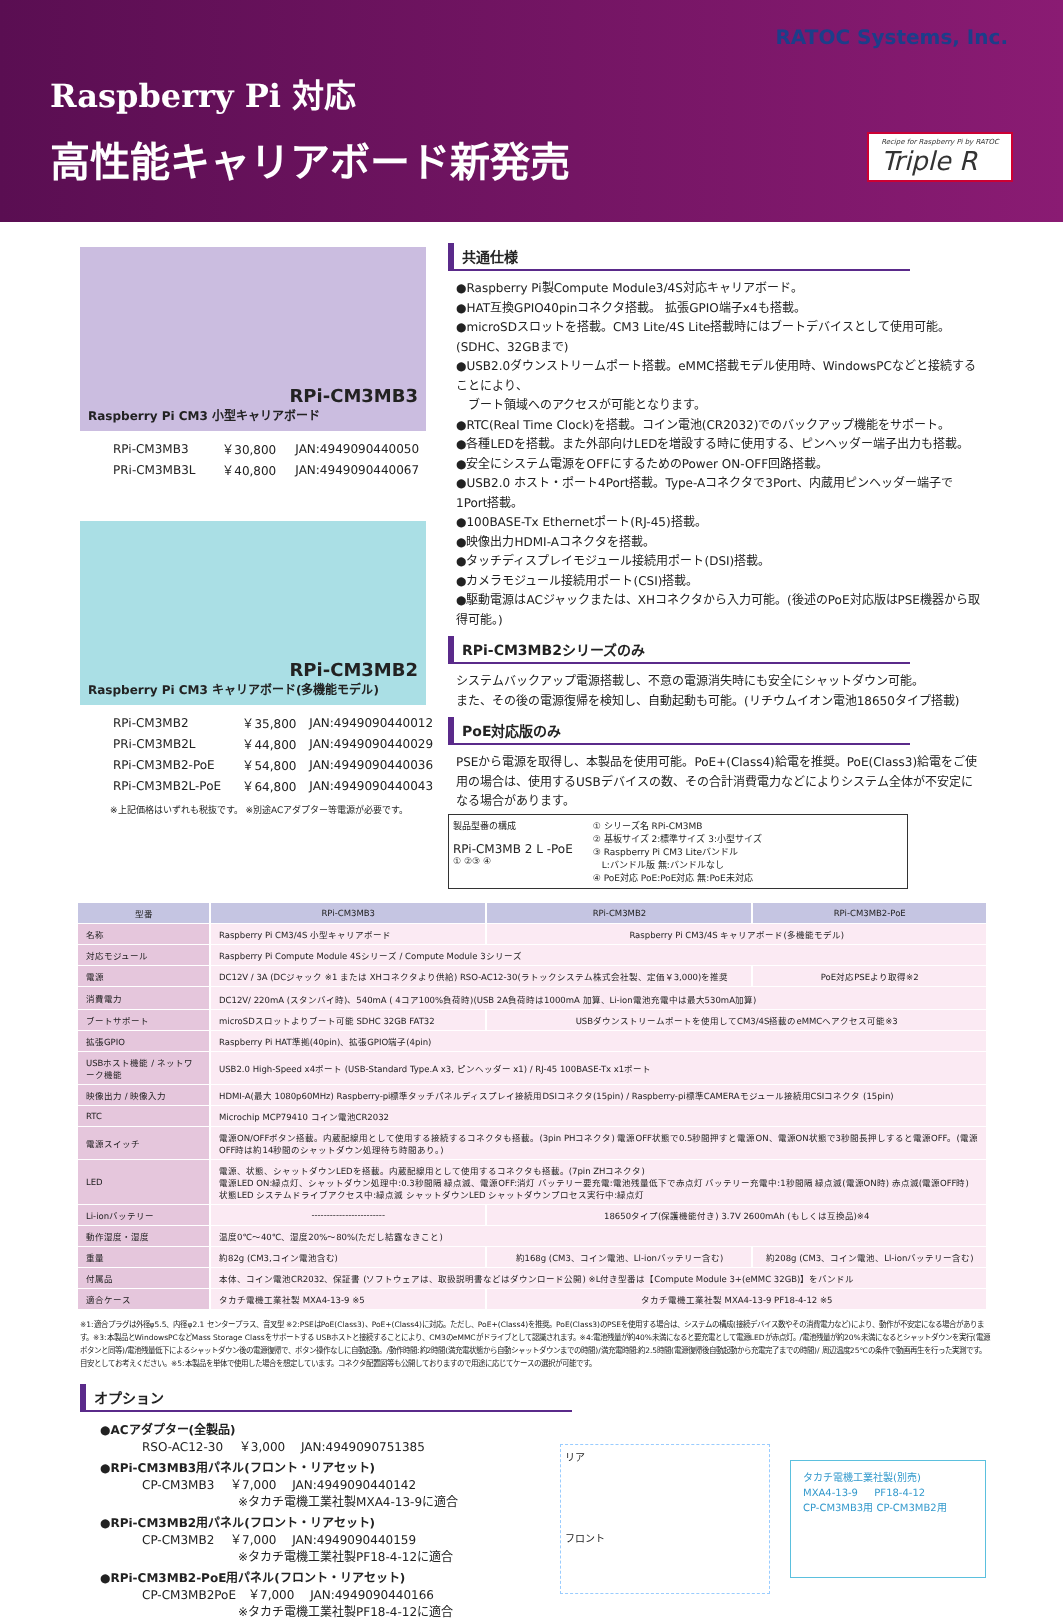RATOC Systems, Inc.
Raspberry Pi 対応
高性能キャリアボード新発売
Recipe for Raspberry Pi by RATOC
Triple R
RPi-CM3MB3
Raspberry Pi CM3 小型キャリアボード
| RPi-CM3MB3 | ￥30,800 | JAN:4949090440050 |
| PRi-CM3MB3L | ￥40,800 | JAN:4949090440067 |
RPi-CM3MB2
Raspberry Pi CM3 キャリアボード(多機能モデル)
| RPi-CM3MB2 | ￥35,800 | JAN:4949090440012 |
| PRi-CM3MB2L | ￥44,800 | JAN:4949090440029 |
| RPi-CM3MB2-PoE | ￥54,800 | JAN:4949090440036 |
| RPi-CM3MB2L-PoE | ￥64,800 | JAN:4949090440043 |
※上記価格はいずれも税抜です。 ※別途ACアダプター等電源が必要です。
共通仕様
●Raspberry Pi製Compute Module3/4S対応キャリアボード。
●HAT互換GPIO40pinコネクタ搭載。 拡張GPIO端子x4も搭載。
●microSDスロットを搭載。CM3 Lite/4S Lite搭載時にはブートデバイスとして使用可能。(SDHC、32GBまで)
●USB2.0ダウンストリームポート搭載。eMMC搭載モデル使用時、WindowsPCなどと接続することにより、
　ブート領域へのアクセスが可能となります。
●RTC(Real Time Clock)を搭載。コイン電池(CR2032)でのバックアップ機能をサポート。
●各種LEDを搭載。また外部向けLEDを増設する時に使用する、ピンヘッダー端子出力も搭載。
●安全にシステム電源をOFFにするためのPower ON-OFF回路搭載。
●USB2.0 ホスト・ポート4Port搭載。Type-Aコネクタで3Port、内蔵用ピンヘッダー端子で1Port搭載。
●100BASE-Tx Ethernetポート(RJ-45)搭載。
●映像出力HDMI-Aコネクタを搭載。
●タッチディスプレイモジュール接続用ポート(DSI)搭載。
●カメラモジュール接続用ポート(CSI)搭載。
●駆動電源はACジャックまたは、XHコネクタから入力可能。(後述のPoE対応版はPSE機器から取得可能。)
RPi-CM3MB2シリーズのみ
システムバックアップ電源搭載し、不意の電源消失時にも安全にシャットダウン可能。
また、その後の電源復帰を検知し、自動起動も可能。(リチウムイオン電池18650タイプ搭載)
PoE対応版のみ
PSEから電源を取得し、本製品を使用可能。PoE+(Class4)給電を推奨。PoE(Class3)給電をご使用の場合は、使用するUSBデバイスの数、その合計消費電力などによりシステム全体が不安定になる場合があります。
製品型番の構成
RPi-CM3MB 2 L -PoE
① ②③ ④
① シリーズ名 RPi-CM3MB
② 基板サイズ 2:標準サイズ 3:小型サイズ
③ Raspberry Pi CM3 Liteバンドル
　L:バンドル版 無:バンドルなし
④ PoE対応 PoE:PoE対応 無:PoE未対応
| 型番 | RPi-CM3MB3 | RPi-CM3MB2 | RPi-CM3MB2-PoE |
| 名称 | Raspberry Pi CM3/4S 小型キャリアボード | Raspberry Pi CM3/4S キャリアボード(多機能モデル) | |
| 対応モジュール | Raspberry Pi Compute Module 4Sシリーズ / Compute Module 3シリーズ | | |
| 電源 | DC12V / 3A (DCジャック ※1 または XHコネクタより供給) RSO-AC12-30(ラトックシステム株式会社製、定価￥3,000)を推奨 | | PoE対応PSEより取得※2 |
| 消費電力 | DC12V/ 220mA (スタンバイ時)、540mA ( 4コア100%負荷時)(USB 2A負荷時は1000mA 加算、Li-ion電池充電中は最大530mA加算) | | |
| ブートサポート | microSDスロットよりブート可能 SDHC 32GB FAT32 | USBダウンストリームポートを使用してCM3/4S搭載のeMMCへアクセス可能※3 | |
| 拡張GPIO | Raspberry Pi HAT準拠(40pin)、拡張GPIO端子(4pin) | | |
| USBホスト機能 / ネットワーク機能 | USB2.0 High-Speed x4ポート (USB-Standard Type.A x3, ピンヘッダー x1) / RJ-45 100BASE-Tx x1ポート | | |
| 映像出力 / 映像入力 | HDMI-A(最大 1080p60MHz) Raspberry-pi標準タッチパネルディスプレイ接続用DSIコネクタ(15pin) / Raspberry-pi標準CAMERAモジュール接続用CSIコネクタ (15pin) | | |
| RTC | Microchip MCP79410 コイン電池CR2032 | | |
| 電源スイッチ | 電源ON/OFFボタン搭載。内蔵配線用として使用する接続するコネクタも搭載。(3pin PHコネクタ) 電源OFF状態で0.5秒間押すと電源ON、電源ON状態で3秒間長押しすると電源OFF。(電源OFF時は約14秒間のシャットダウン処理待ち時間あり。) | | |
| LED | 電源、状態、シャットダウンLEDを搭載。内蔵配線用として使用するコネクタも搭載。(7pin ZHコネクタ) 電源LED ON:緑点灯、シャットダウン処理中:0.3秒間隔 緑点滅、電源OFF:消灯 バッテリー要充電:電池残量低下で赤点灯 バッテリー充電中:1秒間隔 緑点滅(電源ON時) 赤点滅(電源OFF時) 状態LED システムドライブアクセス中:緑点滅 シャットダウンLED シャットダウンプロセス実行中:緑点灯 | | |
| Li-ionバッテリー | ------------------------ | 18650タイプ(保護機能付き) 3.7V 2600mAh (もしくは互換品)※4 | |
| 動作湿度・湿度 | 温度0℃～40℃、湿度20%～80%(ただし結露なきこと) | | |
| 重量 | 約82g (CM3,コイン電池含む) | 約168g (CM3、コイン電池、Ll-ionバッテリー含む) | 約208g (CM3、コイン電池、Ll-ionバッテリー含む) |
| 付属品 | 本体、コイン電池CR2032、保証書 (ソフトウェアは、取扱説明書などはダウンロード公開) ※L付き型番は【Compute Module 3+(eMMC 32GB)】をバンドル | | |
| 適合ケース | タカチ電機工業社製 MXA4-13-9 ※5 | タカチ電機工業社製 MXA4-13-9 PF18-4-12 ※5 | |
※1:適合プラグは外径φ5.5、内径φ2.1 センタープラス、音叉型 ※2:PSEはPoE(Class3)、PoE+(Class4)に対応。ただし、PoE+(Class4)を推奨。PoE(Class3)のPSEを使用する場合は、システムの構成(接続デバイス数やその消費電力など)により、動作が不安定になる場合があります。※3:本製品とWindowsPCなどMass Storage Classをサポートする USBホストと接続することにより、CM3のeMMCがドライブとして認識されます。※4:電池残量が約40%未満になると要充電として電源LEDが赤点灯。/電池残量が約20%未満になるとシャットダウンを実行(電源ボタンと同等)/電池残量低下によるシャットダウン後の電源復帰で、ボタン操作なしに自動起動。/動作時間:約2時間(満充電状態から自動シャットダウンまでの時間)/満充電時間:約2.5時間(電源復帰後自動起動から充電完了までの時間)/ 周辺温度25℃の条件で動画再生を行った実測です。目安としてお考えください。※5:本製品を単体で使用した場合を想定しています。コネクタ配置図等も公開しておりますので用途に応じてケースの選択が可能です。
オプション
●ACアダプター(全製品)
RSO-AC12-30　 ￥3,000　 JAN:4949090751385
●RPi-CM3MB3用パネル(フロント・リアセット)
CP-CM3MB3　 ￥7,000　 JAN:4949090440142
　　　　　　　　※タカチ電機工業社製MXA4-13-9に適合
●RPi-CM3MB2用パネル(フロント・リアセット)
CP-CM3MB2　 ￥7,000　 JAN:4949090440159
　　　　　　　　※タカチ電機工業社製PF18-4-12に適合
●RPi-CM3MB2-PoE用パネル(フロント・リアセット)
CP-CM3MB2PoE　￥7,000　 JAN:4949090440166
　　　　　　　　※タカチ電機工業社製PF18-4-12に適合
リア
フロント
タカチ電機工業社製(別売)
MXA4-13-9 　 PF18-4-12
CP-CM3MB3用 CP-CM3MB2用